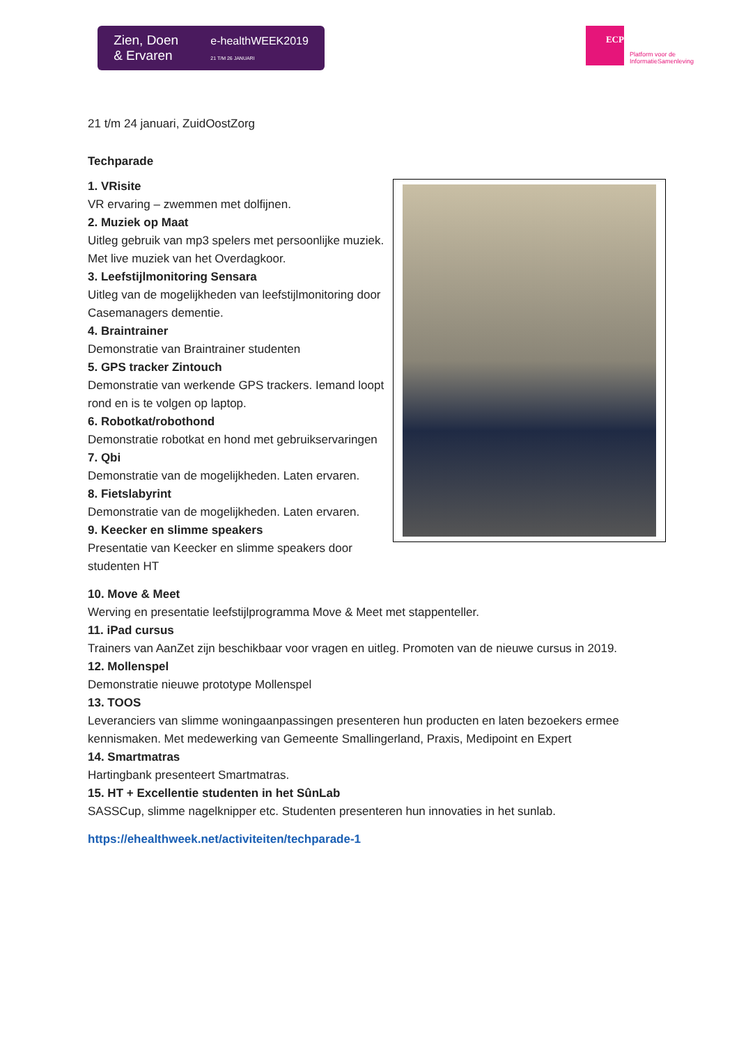Zien, Doen
& Ervaren e-healthWEEK2019
21 T/M 26 JANUARI
ECP
Platform voor de
InformatieSamenleving
21 t/m 24 januari, ZuidOostZorg
Techparade
1. VRisite
VR ervaring – zwemmen met dolfijnen.
2. Muziek op Maat
Uitleg gebruik van mp3 spelers met persoonlijke muziek. Met live muziek van het Overdagkoor.
3. Leefstijlmonitoring Sensara
Uitleg van de mogelijkheden van leefstijlmonitoring door Casemanagers dementie.
4. Braintrainer
Demonstratie van Braintrainer studenten
5. GPS tracker Zintouch
Demonstratie van werkende GPS trackers. Iemand loopt rond en is te volgen op laptop.
6. Robotkat/robothond
Demonstratie robotkat en hond met gebruikservaringen
7. Qbi
Demonstratie van de mogelijkheden. Laten ervaren.
8. Fietslabyrint
Demonstratie van de mogelijkheden. Laten ervaren.
9. Keecker en slimme speakers
Presentatie van Keecker en slimme speakers door studenten HT
10. Move & Meet
Werving en presentatie leefstijlprogramma Move & Meet met stappenteller.
11. iPad cursus
Trainers van AanZet zijn beschikbaar voor vragen en uitleg. Promoten van de nieuwe cursus in 2019.
12. Mollenspel
Demonstratie nieuwe prototype Mollenspel
13. TOOS
Leveranciers van slimme woningaanpassingen presenteren hun producten en laten bezoekers ermee kennismaken. Met medewerking van Gemeente Smallingerland, Praxis, Medipoint en Expert
14. Smartmatras
Hartingbank presenteert Smartmatras.
15. HT + Excellentie studenten in het SûnLab
SASSCup, slimme nagelknipper etc. Studenten presenteren hun innovaties in het sunlab.
https://ehealthweek.net/activiteiten/techparade-1